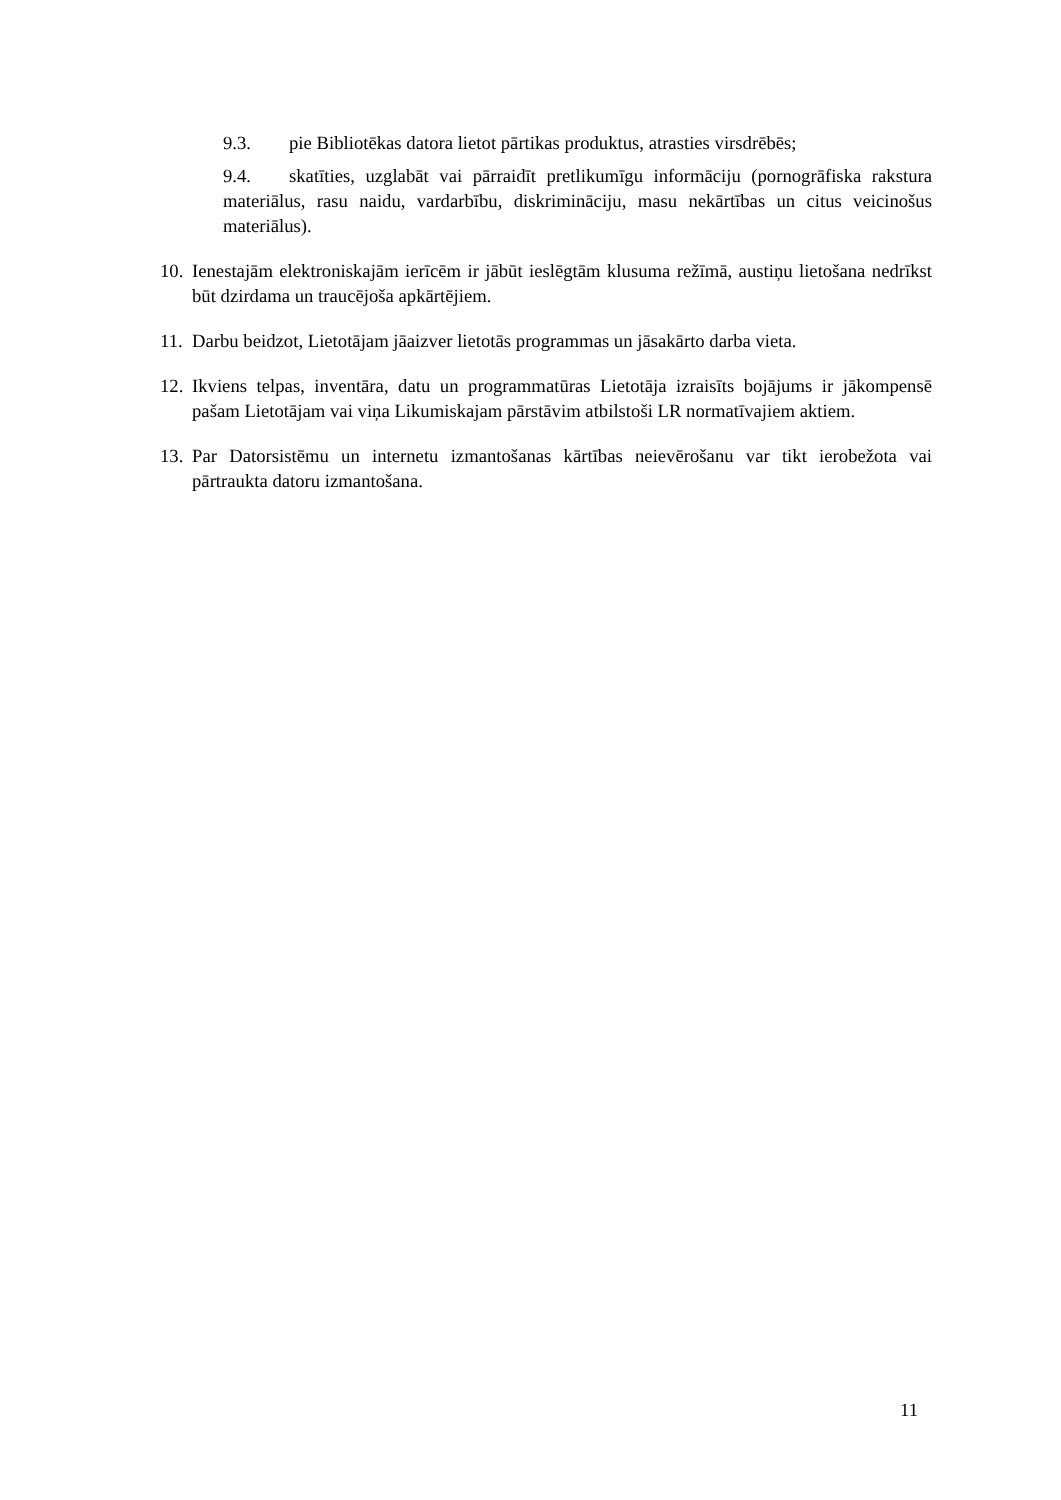9.3. pie Bibliotēkas datora lietot pārtikas produktus, atrasties virsdrēbēs;
9.4. skatīties, uzglabāt vai pārraidīt pretlikumīgu informāciju (pornogrāfiska rakstura materiālus, rasu naidu, vardarbību, diskrimināciju, masu nekārtības un citus veicinošus materiālus).
10. Ienestajām elektroniskajām ierīcēm ir jābūt ieslēgtām klusuma režīmā, austiņu lietošana nedrīkst būt dzirdama un traucējoša apkārtējiem.
11. Darbu beidzot, Lietotājam jāaizver lietotās programmas un jāsakārto darba vieta.
12. Ikviens telpas, inventāra, datu un programmatūras Lietotāja izraisīts bojājums ir jākompensē pašam Lietotājam vai viņa Likumiskajam pārstāvim atbilstoši LR normatīvajiem aktiem.
13. Par Datorsistēmu un internetu izmantošanas kārtības neievērošanu var tikt ierobežota vai pārtraukta datoru izmantošana.
11